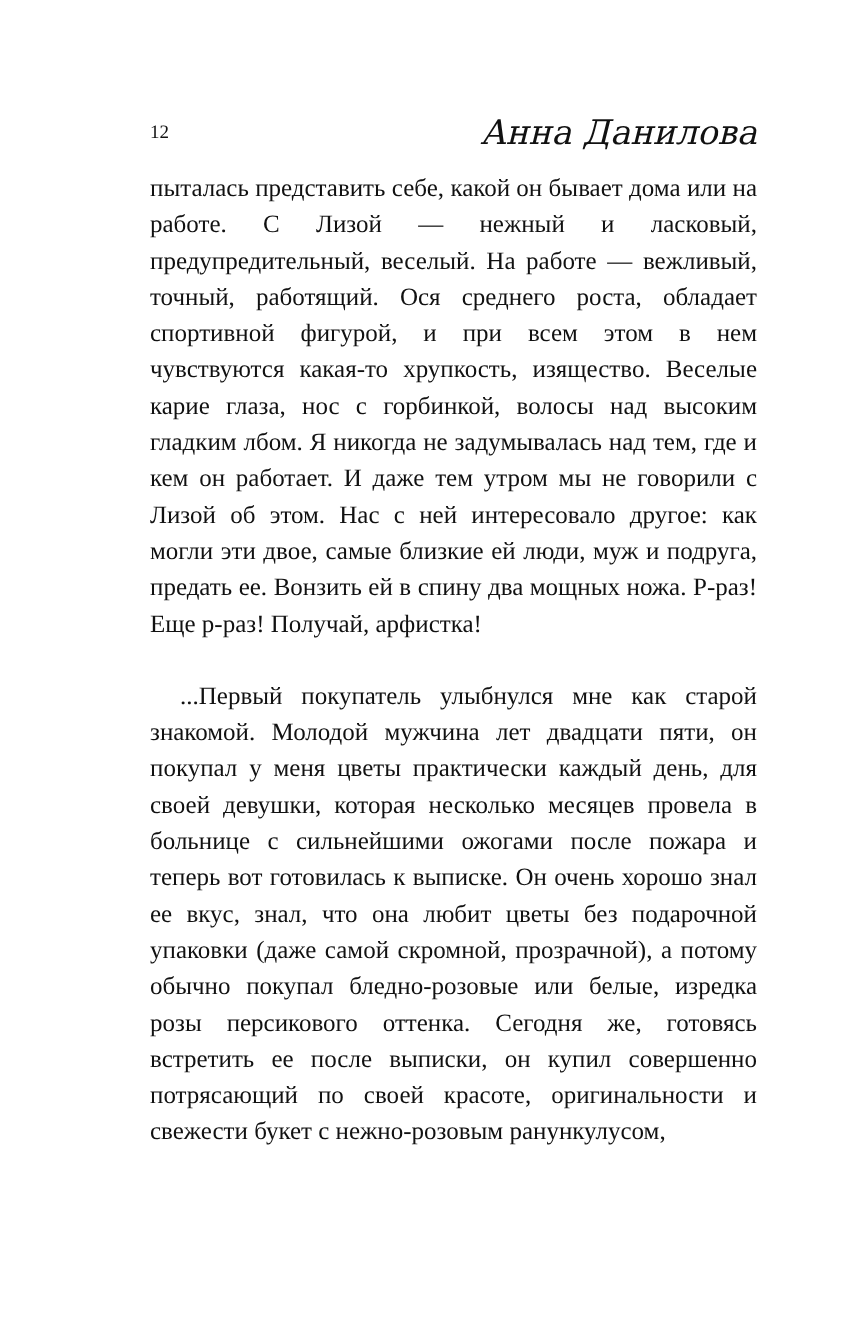12 Анна Данилова
пыталась представить себе, какой он бывает дома или на работе. С Лизой — нежный и ласковый, предупредительный, веселый. На работе — вежливый, точный, работящий. Ося среднего роста, обладает спортивной фигурой, и при всем этом в нем чувствуются какая-то хрупкость, изящество. Веселые карие глаза, нос с горбинкой, волосы над высоким гладким лбом. Я никогда не задумывалась над тем, где и кем он работает. И даже тем утром мы не говорили с Лизой об этом. Нас с ней интересовало другое: как могли эти двое, самые близкие ей люди, муж и подруга, предать ее. Вонзить ей в спину два мощных ножа. Р-раз! Еще р-раз! Получай, арфистка!
...Первый покупатель улыбнулся мне как старой знакомой. Молодой мужчина лет двадцати пяти, он покупал у меня цветы практически каждый день, для своей девушки, которая несколько месяцев провела в больнице с сильнейшими ожогами после пожара и теперь вот готовилась к выписке. Он очень хорошо знал ее вкус, знал, что она любит цветы без подарочной упаковки (даже самой скромной, прозрачной), а потому обычно покупал бледно-розовые или белые, изредка розы персикового оттенка. Сегодня же, готовясь встретить ее после выписки, он купил совершенно потрясающий по своей красоте, оригинальности и свежести букет с нежно-розовым ранункулусом,